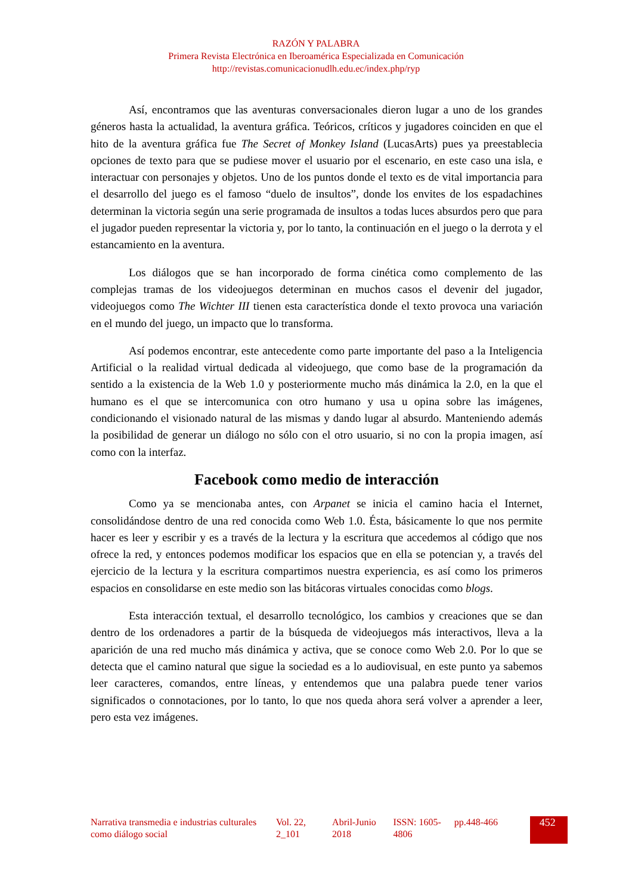RAZÓN Y PALABRA
Primera Revista Electrónica en Iberoamérica Especializada en Comunicación
http://revistas.comunicacionudlh.edu.ec/index.php/ryp
Así, encontramos que las aventuras conversacionales dieron lugar a uno de los grandes géneros hasta la actualidad, la aventura gráfica. Teóricos, críticos y jugadores coinciden en que el hito de la aventura gráfica fue The Secret of Monkey Island (LucasArts) pues ya preestablecia opciones de texto para que se pudiese mover el usuario por el escenario, en este caso una isla, e interactuar con personajes y objetos. Uno de los puntos donde el texto es de vital importancia para el desarrollo del juego es el famoso “duelo de insultos”, donde los envites de los espadachines determinan la victoria según una serie programada de insultos a todas luces absurdos pero que para el jugador pueden representar la victoria y, por lo tanto, la continuación en el juego o la derrota y el estancamiento en la aventura.
Los diálogos que se han incorporado de forma cinética como complemento de las complejas tramas de los videojuegos determinan en muchos casos el devenir del jugador, videojuegos como The Wichter III tienen esta característica donde el texto provoca una variación en el mundo del juego, un impacto que lo transforma.
Así podemos encontrar, este antecedente como parte importante del paso a la Inteligencia Artificial o la realidad virtual dedicada al videojuego, que como base de la programación da sentido a la existencia de la Web 1.0 y posteriormente mucho más dinámica la 2.0, en la que el humano es el que se intercomunica con otro humano y usa u opina sobre las imágenes, condicionando el visionado natural de las mismas y dando lugar al absurdo. Manteniendo además la posibilidad de generar un diálogo no sólo con el otro usuario, si no con la propia imagen, así como con la interfaz.
Facebook como medio de interacción
Como ya se mencionaba antes, con Arpanet se inicia el camino hacia el Internet, consolidándose dentro de una red conocida como Web 1.0. Ésta, básicamente lo que nos permite hacer es leer y escribir y es a través de la lectura y la escritura que accedemos al código que nos ofrece la red, y entonces podemos modificar los espacios que en ella se potencian y, a través del ejercicio de la lectura y la escritura compartimos nuestra experiencia, es así como los primeros espacios en consolidarse en este medio son las bitácoras virtuales conocidas como blogs.
Esta interacción textual, el desarrollo tecnológico, los cambios y creaciones que se dan dentro de los ordenadores a partir de la búsqueda de videojuegos más interactivos, lleva a la aparición de una red mucho más dinámica y activa, que se conoce como Web 2.0. Por lo que se detecta que el camino natural que sigue la sociedad es a lo audiovisual, en este punto ya sabemos leer caracteres, comandos, entre líneas, y entendemos que una palabra puede tener varios significados o connotaciones, por lo tanto, lo que nos queda ahora será volver a aprender a leer, pero esta vez imágenes.
| Narrativa transmedia e industrias culturales como diálogo social | Vol. 22, 2_101 | Abril-Junio 2018 | ISSN: 1605-4806 | pp.448-466 | 452 |